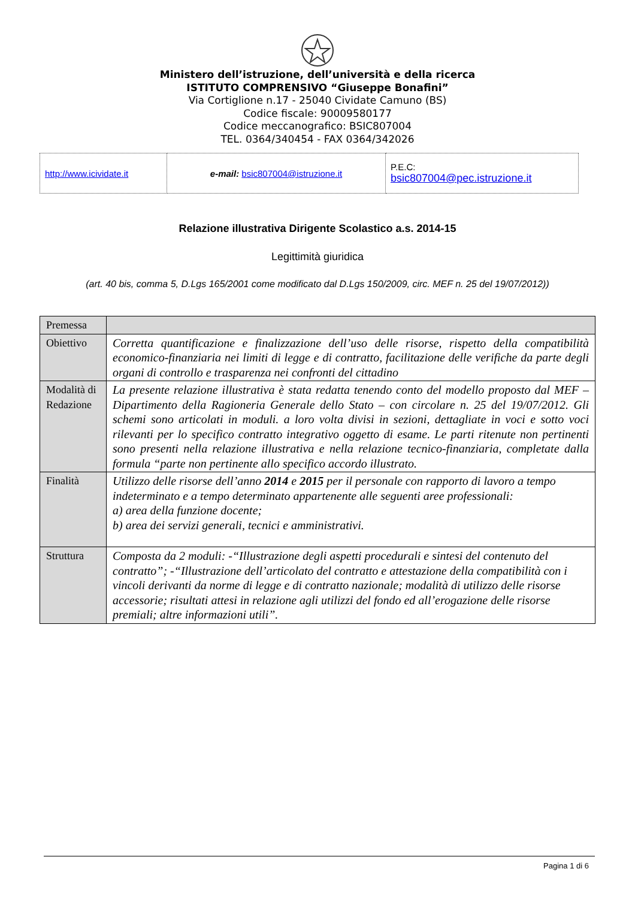Ministero dell’istruzione, dell’università e della ricerca
ISTITUTO COMPRENSIVO “Giuseppe Bonafini”
Via Cortiglione n.17 - 25040 Cividate Camuno (BS)
Codice fiscale: 90009580177
Codice meccanografico: BSIC807004
TEL. 0364/340454 - FAX 0364/342026
| http://www.icividate.it | e-mail: bsic807004@istruzione.it | P.E.C: bsic807004@pec.istruzione.it |
Relazione illustrativa Dirigente Scolastico a.s. 2014-15
Legittimità giuridica
(art. 40 bis, comma 5, D.Lgs 165/2001 come modificato dal D.Lgs 150/2009, circ. MEF n. 25 del 19/07/2012))
| Premessa | |
| Obiettivo | Corretta quantificazione e finalizzazione dell’uso delle risorse, rispetto della compatibilità economico-finanziaria nei limiti di legge e di contratto, facilitazione delle verifiche da parte degli organi di controllo e trasparenza nei confronti del cittadino |
| Modalità di Redazione | La presente relazione illustrativa è stata redatta tenendo conto del modello proposto dal MEF – Dipartimento della Ragioneria Generale dello Stato – con circolare n. 25 del 19/07/2012. Gli schemi sono articolati in moduli. a loro volta divisi in sezioni, dettagliate in voci e sotto voci rilevanti per lo specifico contratto integrativo oggetto di esame. Le parti ritenute non pertinenti sono presenti nella relazione illustrativa e nella relazione tecnico-finanziaria, completate dalla formula “parte non pertinente allo specifico accordo illustrato. |
| Finalità | Utilizzo delle risorse dell’anno 2014 e 2015 per il personale con rapporto di lavoro a tempo indeterminato e a tempo determinato appartenente alle seguenti aree professionali: a) area della funzione docente; b) area dei servizi generali, tecnici e amministrativi. |
| Struttura | Composta da 2 moduli: -“Illustrazione degli aspetti procedurali e sintesi del contenuto del contratto”; -“Illustrazione dell’articolato del contratto e attestazione della compatibilità con i vincoli derivanti da norme di legge e di contratto nazionale; modalità di utilizzo delle risorse accessorie; risultati attesi in relazione agli utilizzi del fondo ed all’erogazione delle risorse premiali; altre informazioni utili”. |
Pagina 1 di 6